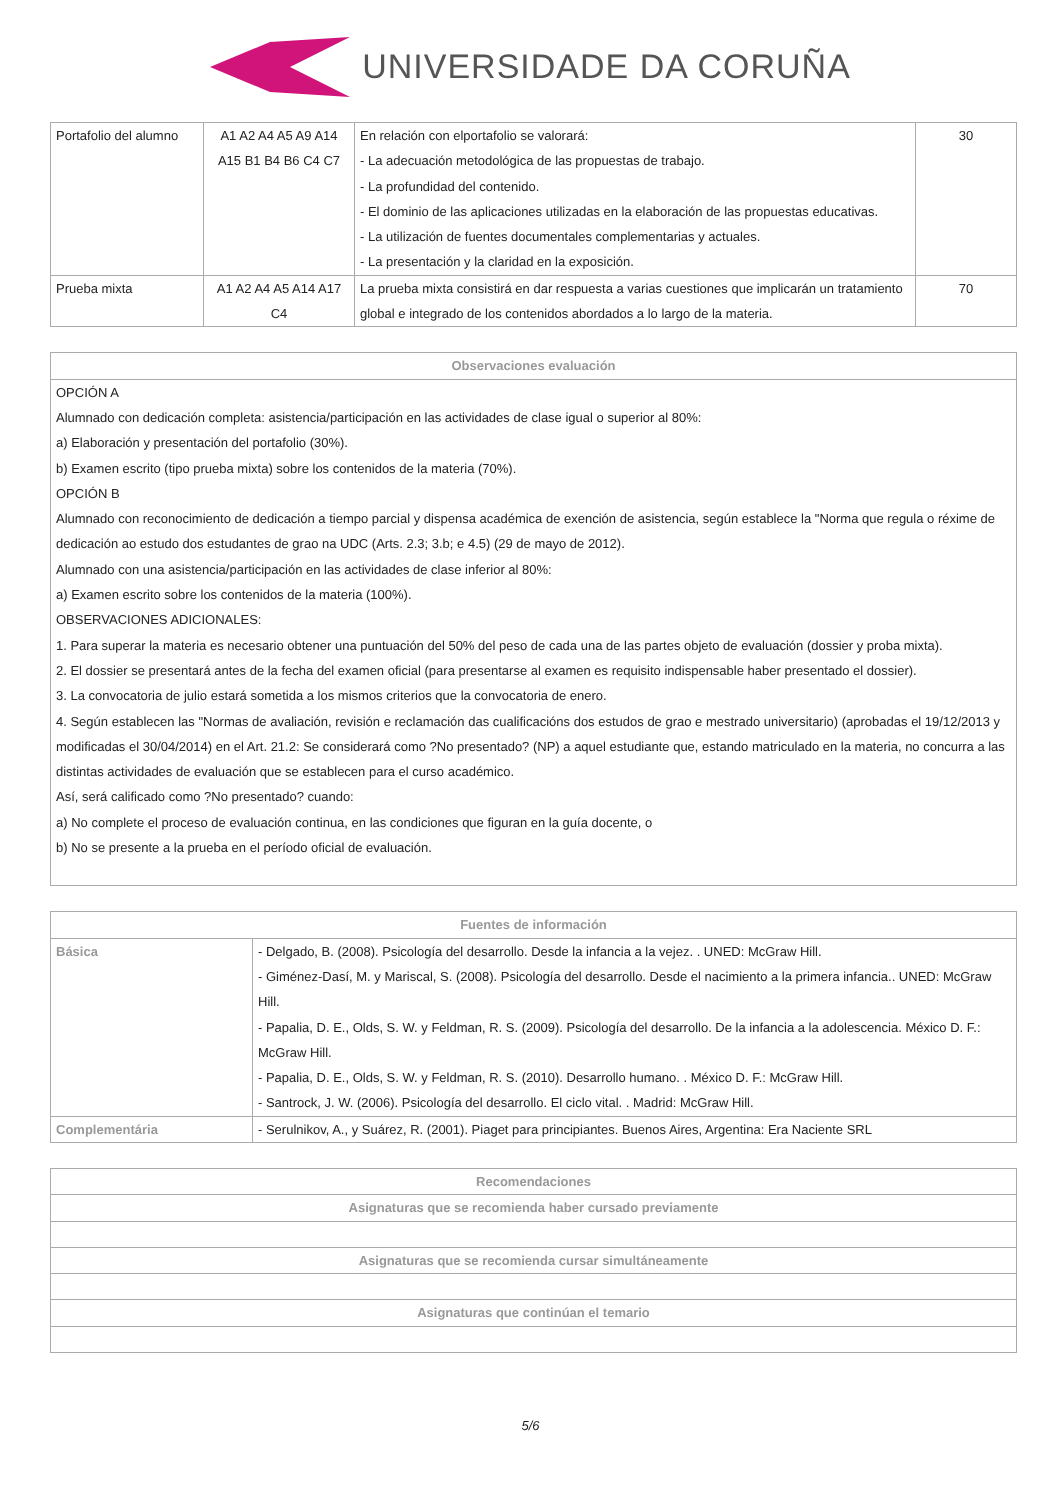UNIVERSIDADE DA CORUÑA
| Portafolio del alumno | A1 A2 A4 A5 A9 A14 A15 B1 B4 B6 C4 C7 | En relación con elportafolio se valorará: - La adecuación metodológica de las propuestas de trabajo. - La profundidad del contenido. - El dominio de las aplicaciones utilizadas en la elaboración de las propuestas educativas. - La utilización de fuentes documentales complementarias y actuales. - La presentación y la claridad en la exposición. | 30 |
| Prueba mixta | A1 A2 A4 A5 A14 A17 C4 | La prueba mixta consistirá en dar respuesta a varias cuestiones que implicarán un tratamiento global e integrado de los contenidos abordados a lo largo de la materia. | 70 |
| Observaciones evaluación |
| --- |
| OPCIÓN A Alumnado con dedicación completa: asistencia/participación en las actividades de clase igual o superior al 80%: a) Elaboración y presentación del portafolio (30%). b) Examen escrito (tipo prueba mixta) sobre los contenidos de la materia (70%). OPCIÓN B Alumnado con reconocimiento de dedicación a tiempo parcial y dispensa académica de exención de asistencia, según establece la "Norma que regula o réxime de dedicación ao estudo dos estudantes de grao na UDC (Arts. 2.3; 3.b; e 4.5) (29 de mayo de 2012). Alumnado con una asistencia/participación en las actividades de clase inferior al 80%: a) Examen escrito sobre los contenidos de la materia (100%). OBSERVACIONES ADICIONALES: 1. Para superar la materia es necesario obtener una puntuación del 50% del peso de cada una de las partes objeto de evaluación (dossier y proba mixta). 2. El dossier se presentará antes de la fecha del examen oficial (para presentarse al examen es requisito indispensable haber presentado el dossier). 3. La convocatoria de julio estará sometida a los mismos criterios que la convocatoria de enero. 4. Según establecen las "Normas de avaliación, revisión e reclamación das cualificacións dos estudos de grao e mestrado universitario) (aprobadas el 19/12/2013 y modificadas el 30/04/2014) en el Art. 21.2: Se considerará como ?No presentado? (NP) a aquel estudiante que, estando matriculado en la materia, no concurra a las distintas actividades de evaluación que se establecen para el curso académico. Así, será calificado como ?No presentado? cuando: a) No complete el proceso de evaluación continua, en las condiciones que figuran en la guía docente, o b) No se presente a la prueba en el período oficial de evaluación. |
| Fuentes de información | |
| --- | --- |
| Básica | - Delgado, B. (2008). Psicología del desarrollo. Desde la infancia a la vejez. . UNED: McGraw Hill. - Giménez-Dasí, M. y Mariscal, S. (2008). Psicología del desarrollo. Desde el nacimiento a la primera infancia.. UNED: McGraw Hill. - Papalia, D. E., Olds, S. W. y Feldman, R. S. (2009). Psicología del desarrollo. De la infancia a la adolescencia. México D. F.: McGraw Hill. - Papalia, D. E., Olds, S. W. y Feldman, R. S. (2010). Desarrollo humano. . México D. F.: McGraw Hill. - Santrock, J. W. (2006). Psicología del desarrollo. El ciclo vital. . Madrid: McGraw Hill. |
| Complementária | - Serulnikov, A., y Suárez, R. (2001). Piaget para principiantes. Buenos Aires, Argentina: Era Naciente SRL |
| Recomendaciones |
| --- |
| Asignaturas que se recomienda haber cursado previamente |
| Asignaturas que se recomienda cursar simultáneamente |
| Asignaturas que continúan el temario |
5/6